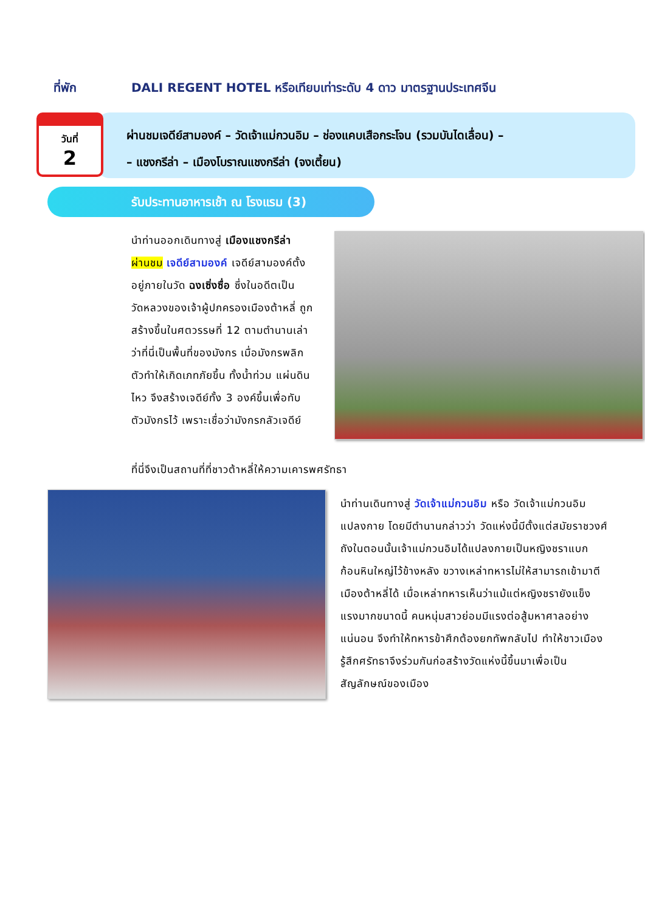ที่พัก DALI REGENT HOTEL หรือเทียบเท่าระดับ 4 ดาว มาตรฐานประเทศจีน
วันที่
2
ผ่านชมเจดีย์สามองค์ – วัดเจ้าแม่กวนอิม – ช่องแคบเสือกระโจน (รวมบันไดเลื่อน) –
– แชงกรีล่า – เมืองโบราณแชงกรีล่า (จงเตี้ยน)
รับประทานอาหารเช้า ณ โรงแรม (3)
นำท่านออกเดินทางสู่ เมืองแชงกรีล่า ผ่านชม เจดีย์สามองค์ เจดีย์สามองค์ตั้งอยู่ภายในวัด ฉงเซิ่งซื่อ ซึ่งในอดีตเป็นวัดหลวงของเจ้าผู้ปกครองเมืองต้าหลี่ ถูกสร้างขึ้นในศตวรรษที่ 12 ตามตำนานเล่าว่าที่นี่เป็นพื้นที่ของมังกร เมื่อมังกรพลิกตัวทำให้เกิดเภทภัยขึ้น ทั้งน้ำท่วม แผ่นดินไหว จึงสร้างเจดีย์ทั้ง 3 องค์ขึ้นเพื่อทับตัวมังกรไว้ เพราะเชื่อว่ามังกรกลัวเจดีย์
ที่นี่จึงเป็นสถานที่ที่ชาวต้าหลี่ให้ความเคารพศรัทธา
นำท่านเดินทางสู่ วัดเจ้าแม่กวนอิม หรือ วัดเจ้าแม่กวนอิมแปลงกาย โดยมีตำนานกล่าวว่า วัดแห่งนี้มีตั้งแต่สมัยราชวงศ์ถังในตอนนั้นเจ้าแม่กวนอิมได้แปลงกายเป็นหญิงชราแบกก้อนหินใหญ่ไว้ข้างหลัง ขวางเหล่าทหารไม่ให้สามารถเข้ามาตีเมืองต้าหลี่ได้ เมื่อเหล่าทหารเห็นว่าแม้แต่หญิงชรายังแข็งแรงมากขนาดนี้ คนหนุ่มสาวย่อมมีแรงต่อสู้มหาศาลอย่างแน่นอน จึงทำให้ทหารข้าศึกต้องยกทัพกลับไป ทำให้ชาวเมืองรู้สึกศรัทธาจึงร่วมกันก่อสร้างวัดแห่งนี้ขึ้นมาเพื่อเป็นสัญลักษณ์ของเมือง